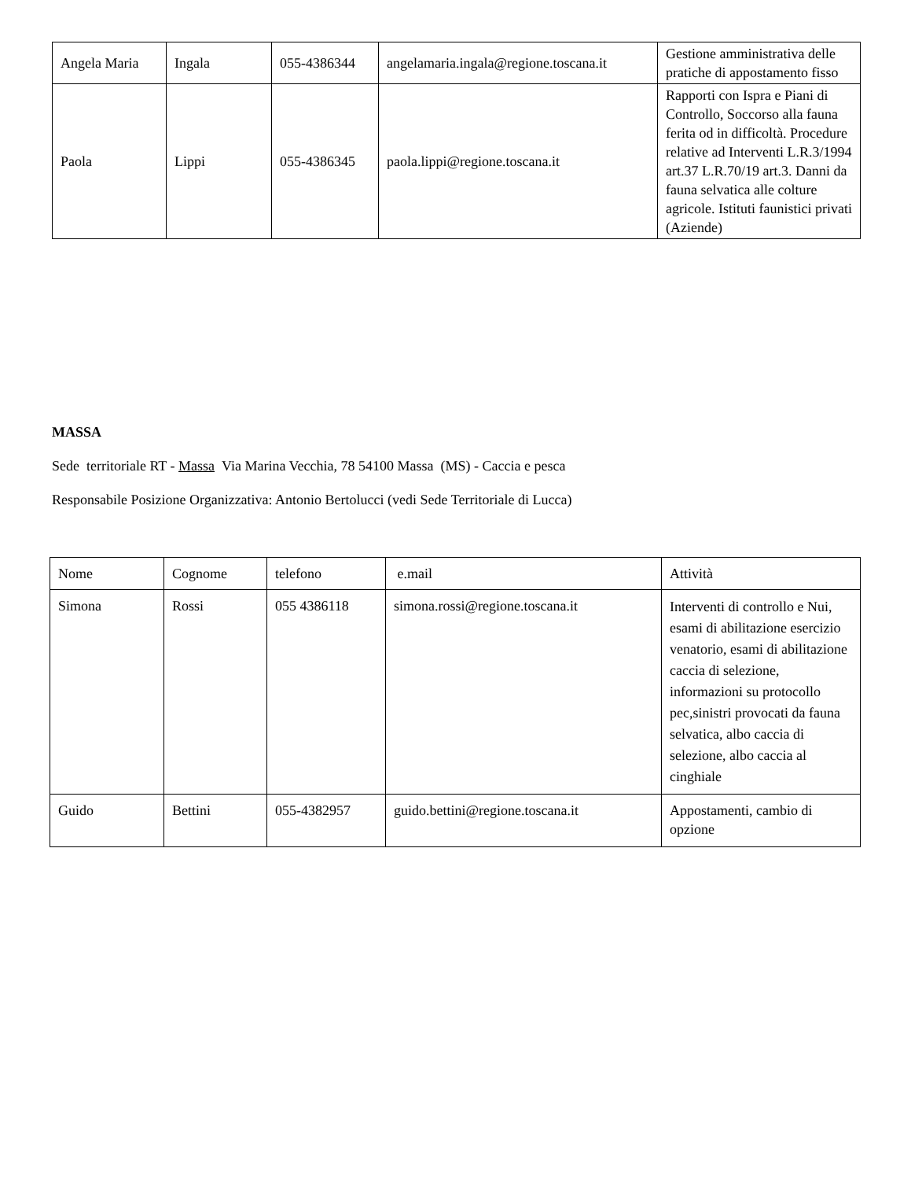| Angela Maria | Ingala | 055-4386344 | angelamaria.ingala@regione.toscana.it | Gestione amministrativa delle pratiche di appostamento fisso |
| Paola | Lippi | 055-4386345 | paola.lippi@regione.toscana.it | Rapporti con Ispra e Piani di Controllo, Soccorso alla fauna ferita od in difficoltà. Procedure relative ad Interventi L.R.3/1994 art.37 L.R.70/19 art.3. Danni da fauna selvatica alle colture agricole. Istituti faunistici privati (Aziende) |
MASSA
Sede territoriale RT - Massa Via Marina Vecchia, 78 54100 Massa (MS) - Caccia e pesca
Responsabile Posizione Organizzativa: Antonio Bertolucci (vedi Sede Territoriale di Lucca)
| Nome | Cognome | telefono | e.mail | Attività |
| --- | --- | --- | --- | --- |
| Simona | Rossi | 055 4386118 | simona.rossi@regione.toscana.it | Interventi di controllo e Nui, esami di abilitazione esercizio venatorio, esami di abilitazione caccia di selezione, informazioni su protocollo pec,sinistri provocati da fauna selvatica, albo caccia di selezione, albo caccia al cinghiale |
| Guido | Bettini | 055-4382957 | guido.bettini@regione.toscana.it | Appostamenti, cambio di opzione |